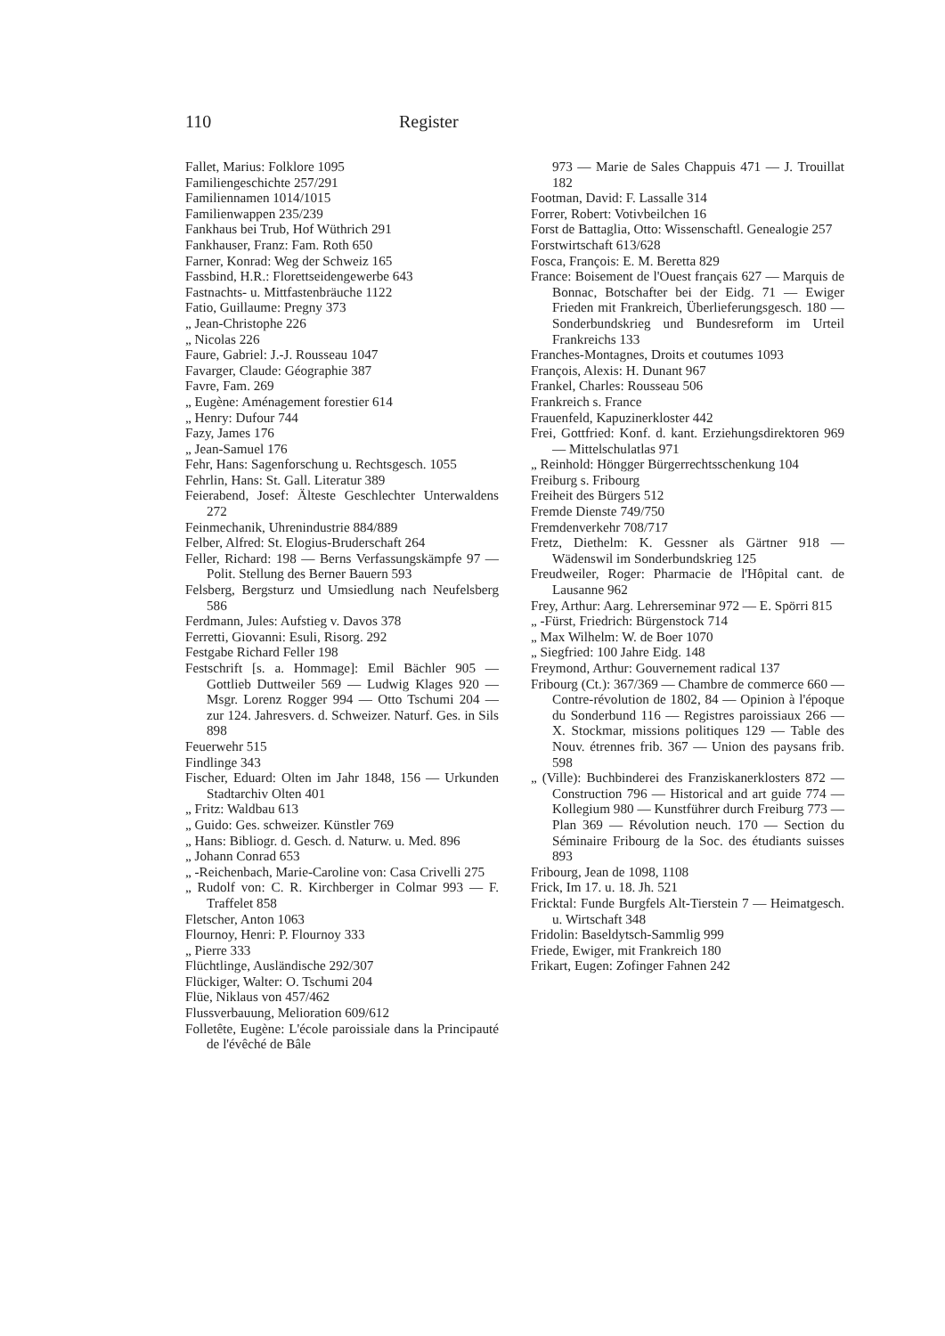110 Register
Fallet, Marius: Folklore 1095
Familiengeschichte 257/291
Familiennamen 1014/1015
Familienwappen 235/239
Fankhaus bei Trub, Hof Wüthrich 291
Fankhauser, Franz: Fam. Roth 650
Farner, Konrad: Weg der Schweiz 165
Fassbind, H.R.: Florettseidengewerbe 643
Fastnachts- u. Mittfastenbräuche 1122
Fatio, Guillaume: Pregny 373
„ Jean-Christophe 226
„ Nicolas 226
Faure, Gabriel: J.-J. Rousseau 1047
Favarger, Claude: Géographie 387
Favre, Fam. 269
„ Eugène: Aménagement forestier 614
„ Henry: Dufour 744
Fazy, James 176
„ Jean-Samuel 176
Fehr, Hans: Sagenforschung u. Rechtsgesch. 1055
Fehrlin, Hans: St. Gall. Literatur 389
Feierabend, Josef: Älteste Geschlechter Unterwaldens 272
Feinmechanik, Uhrenindustrie 884/889
Felber, Alfred: St. Elogius-Bruderschaft 264
Feller, Richard: 198 — Berns Verfassungskämpfe 97 — Polit. Stellung des Berner Bauern 593
Felsberg, Bergsturz und Umsiedlung nach Neufelsberg 586
Ferdmann, Jules: Aufstieg v. Davos 378
Ferretti, Giovanni: Esuli, Risorg. 292
Festgabe Richard Feller 198
Festschrift [s. a. Hommage]: Emil Bächler 905 — Gottlieb Duttweiler 569 — Ludwig Klages 920 — Msgr. Lorenz Rogger 994 — Otto Tschumi 204 — zur 124. Jahresvers. d. Schweizer. Naturf. Ges. in Sils 898
Feuerwehr 515
Findlinge 343
Fischer, Eduard: Olten im Jahr 1848, 156 — Urkunden Stadtarchiv Olten 401
„ Fritz: Waldbau 613
„ Guido: Ges. schweizer. Künstler 769
„ Hans: Bibliogr. d. Gesch. d. Naturw. u. Med. 896
„ Johann Conrad 653
„ -Reichenbach, Marie-Caroline von: Casa Crivelli 275
„ Rudolf von: C. R. Kirchberger in Colmar 993 — F. Traffelet 858
Fletscher, Anton 1063
Flournoy, Henri: P. Flournoy 333
„ Pierre 333
Flüchtlinge, Ausländische 292/307
Flückiger, Walter: O. Tschumi 204
Flüe, Niklaus von 457/462
Flussverbauung, Melioration 609/612
Folletête, Eugène: L'école paroissiale dans la Principauté de l'évêché de Bâle
973 — Marie de Sales Chappuis 471 — J. Trouillat 182
Footman, David: F. Lassalle 314
Forrer, Robert: Votivbeilchen 16
Forst de Battaglia, Otto: Wissenschaftl. Genealogie 257
Forstwirtschaft 613/628
Fosca, François: E. M. Beretta 829
France: Boisement de l'Ouest français 627 — Marquis de Bonnac, Botschafter bei der Eidg. 71 — Ewiger Frieden mit Frankreich, Überlieferungsgesch. 180 — Sonderbundskrieg und Bundesreform im Urteil Frankreichs 133
Franches-Montagnes, Droits et coutumes 1093
François, Alexis: H. Dunant 967
Frankel, Charles: Rousseau 506
Frankreich s. France
Frauenfeld, Kapuzinerkloster 442
Frei, Gottfried: Konf. d. kant. Erziehungsdirektoren 969 — Mittelschulatlas 971
„ Reinhold: Höngger Bürgerrechtsschenkung 104
Freiburg s. Fribourg
Freiheit des Bürgers 512
Fremde Dienste 749/750
Fremdenverkehr 708/717
Fretz, Diethelm: K. Gessner als Gärtner 918 — Wädenswil im Sonderbundskrieg 125
Freudweiler, Roger: Pharmacie de l'Hôpital cant. de Lausanne 962
Frey, Arthur: Aarg. Lehrerseminar 972 — E. Spörri 815
„ -Fürst, Friedrich: Bürgenstock 714
„ Max Wilhelm: W. de Boer 1070
„ Siegfried: 100 Jahre Eidg. 148
Freymond, Arthur: Gouvernement radical 137
Fribourg (Ct.): 367/369 — Chambre de commerce 660 — Contre-révolution de 1802, 84 — Opinion à l'époque du Sonderbund 116 — Registres paroissiaux 266 — X. Stockmar, missions politiques 129 — Table des Nouv. étrennes frib. 367 — Union des paysans frib. 598
„ (Ville): Buchbinderei des Franziskanerklosters 872 — Construction 796 — Historical and art guide 774 — Kollegium 980 — Kunstführer durch Freiburg 773 — Plan 369 — Révolution neuch. 170 — Section du Séminaire Fribourg de la Soc. des étudiants suisses 893
Fribourg, Jean de 1098, 1108
Frick, Im 17. u. 18. Jh. 521
Fricktal: Funde Burgfels Alt-Tierstein 7 — Heimatgesch. u. Wirtschaft 348
Fridolin: Baseldytsch-Sammlig 999
Friede, Ewiger, mit Frankreich 180
Frikart, Eugen: Zofinger Fahnen 242